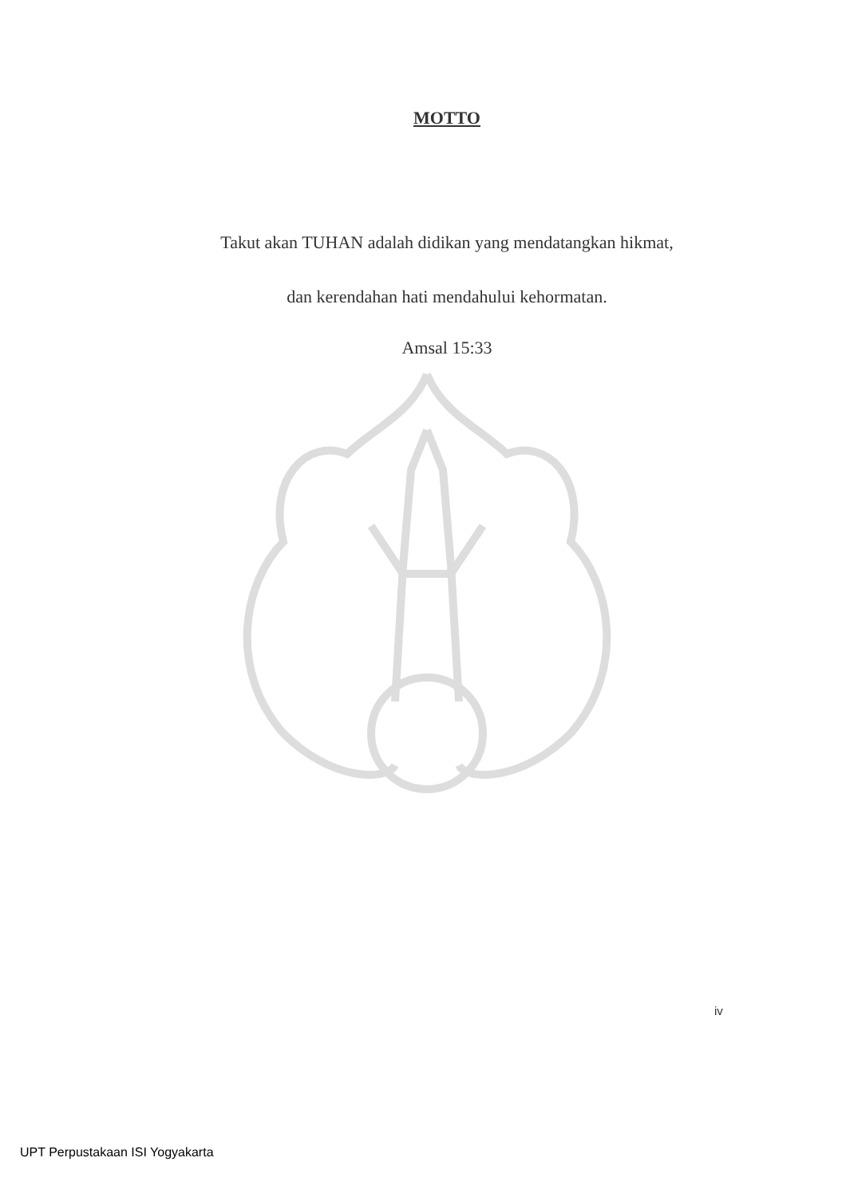MOTTO
Takut akan TUHAN adalah didikan yang mendatangkan hikmat,
dan kerendahan hati mendahului kehormatan.
Amsal 15:33
iv
UPT Perpustakaan ISI Yogyakarta